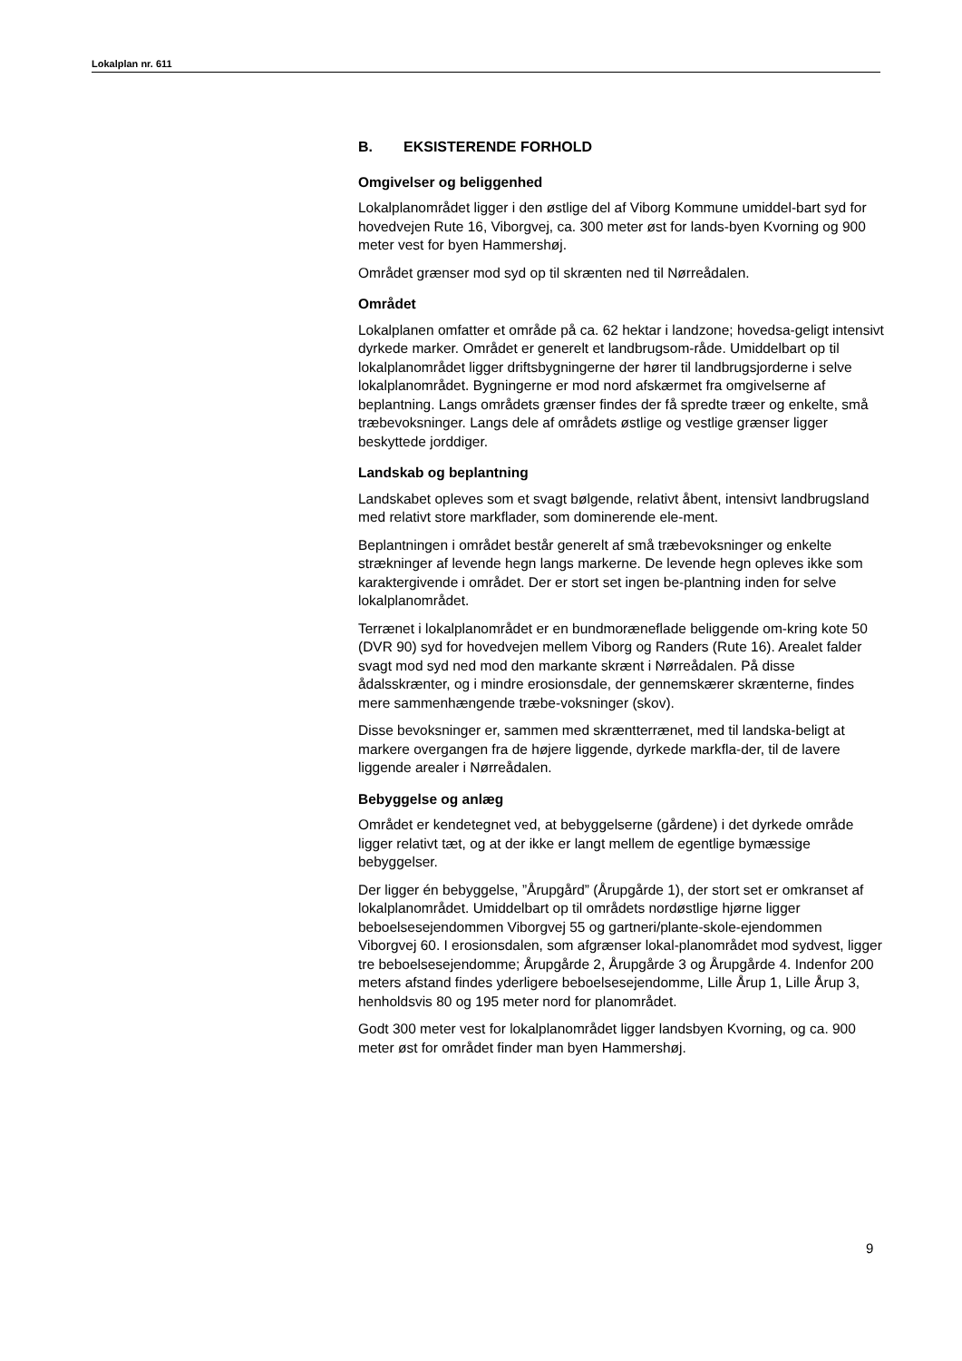Lokalplan nr. 611
B. EKSISTERENDE FORHOLD
Omgivelser og beliggenhed
Lokalplanområdet ligger i den østlige del af Viborg Kommune umiddel-bart syd for hovedvejen Rute 16, Viborgvej, ca. 300 meter øst for lands-byen Kvorning og 900 meter vest for byen Hammershøj.
Området grænser mod syd op til skrænten ned til Nørreådalen.
Området
Lokalplanen omfatter et område på ca. 62 hektar i landzone; hovedsa-geligt intensivt dyrkede marker. Området er generelt et landbrugsom-råde. Umiddelbart op til lokalplanområdet ligger driftsbygningerne der hører til landbrugsjorderne i selve lokalplanområdet. Bygningerne er mod nord afskærmet fra omgivelserne af beplantning. Langs områdets grænser findes der få spredte træer og enkelte, små træbevoksninger. Langs dele af områdets østlige og vestlige grænser ligger beskyttede jorddiger.
Landskab og beplantning
Landskabet opleves som et svagt bølgende, relativt åbent, intensivt landbrugsland med relativt store markflader, som dominerende ele-ment.
Beplantningen i området består generelt af små træbevoksninger og enkelte strækninger af levende hegn langs markerne. De levende hegn opleves ikke som karaktergivende i området. Der er stort set ingen be-plantning inden for selve lokalplanområdet.
Terrænet i lokalplanområdet er en bundmoræneflade beliggende om-kring kote 50 (DVR 90) syd for hovedvejen mellem Viborg og Randers (Rute 16). Arealet falder svagt mod syd ned mod den markante skrænt i Nørreådalen. På disse ådalsskrænter, og i mindre erosionsdale, der gennemskærer skrænterne, findes mere sammenhængende træbe-voksninger (skov).
Disse bevoksninger er, sammen med skræntterrænet, med til landska-beligt at markere overgangen fra de højere liggende, dyrkede markfla-der, til de lavere liggende arealer i Nørreådalen.
Bebyggelse og anlæg
Området er kendetegnet ved, at bebyggelserne (gårdene) i det dyrkede område ligger relativt tæt, og at der ikke er langt mellem de egentlige bymæssige bebyggelser.
Der ligger én bebyggelse, ”Årupgård” (Årupgårde 1), der stort set er omkranset af lokalplanområdet. Umiddelbart op til områdets nordøstlige hjørne ligger beboelsesejendommen Viborgvej 55 og gartneri/plante-skole-ejendommen Viborgvej 60. I erosionsdalen, som afgrænser lokal-planområdet mod sydvest, ligger tre beboelsesejendomme; Årupgårde 2, Årupgårde 3 og Årupgårde 4. Indenfor 200 meters afstand findes yderligere beboelsesejendomme, Lille Årup 1, Lille Årup 3, henholdsvis 80 og 195 meter nord for planområdet.
Godt 300 meter vest for lokalplanområdet ligger landsbyen Kvorning, og ca. 900 meter øst for området finder man byen Hammershøj.
9